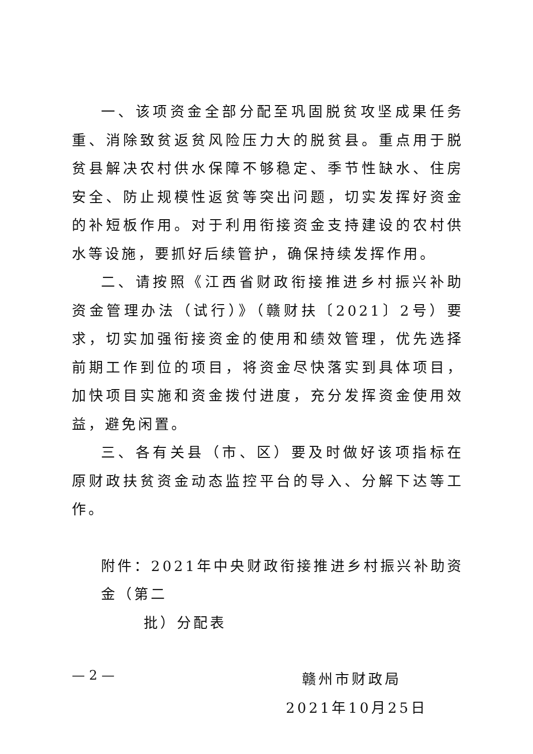一、该项资金全部分配至巩固脱贫攻坚成果任务重、消除致贫返贫风险压力大的脱贫县。重点用于脱贫县解决农村供水保障不够稳定、季节性缺水、住房安全、防止规模性返贫等突出问题，切实发挥好资金的补短板作用。对于利用衔接资金支持建设的农村供水等设施，要抓好后续管护，确保持续发挥作用。
二、请按照《江西省财政衔接推进乡村振兴补助资金管理办法（试行）》（赣财扶〔2021〕2号）要求，切实加强衔接资金的使用和绩效管理，优先选择前期工作到位的项目，将资金尽快落实到具体项目，加快项目实施和资金拨付进度，充分发挥资金使用效益，避免闲置。
三、各有关县（市、区）要及时做好该项指标在原财政扶贫资金动态监控平台的导入、分解下达等工作。
附件：2021年中央财政衔接推进乡村振兴补助资金（第二
批）分配表
赣州市财政局
2021年10月25日
— 2 —